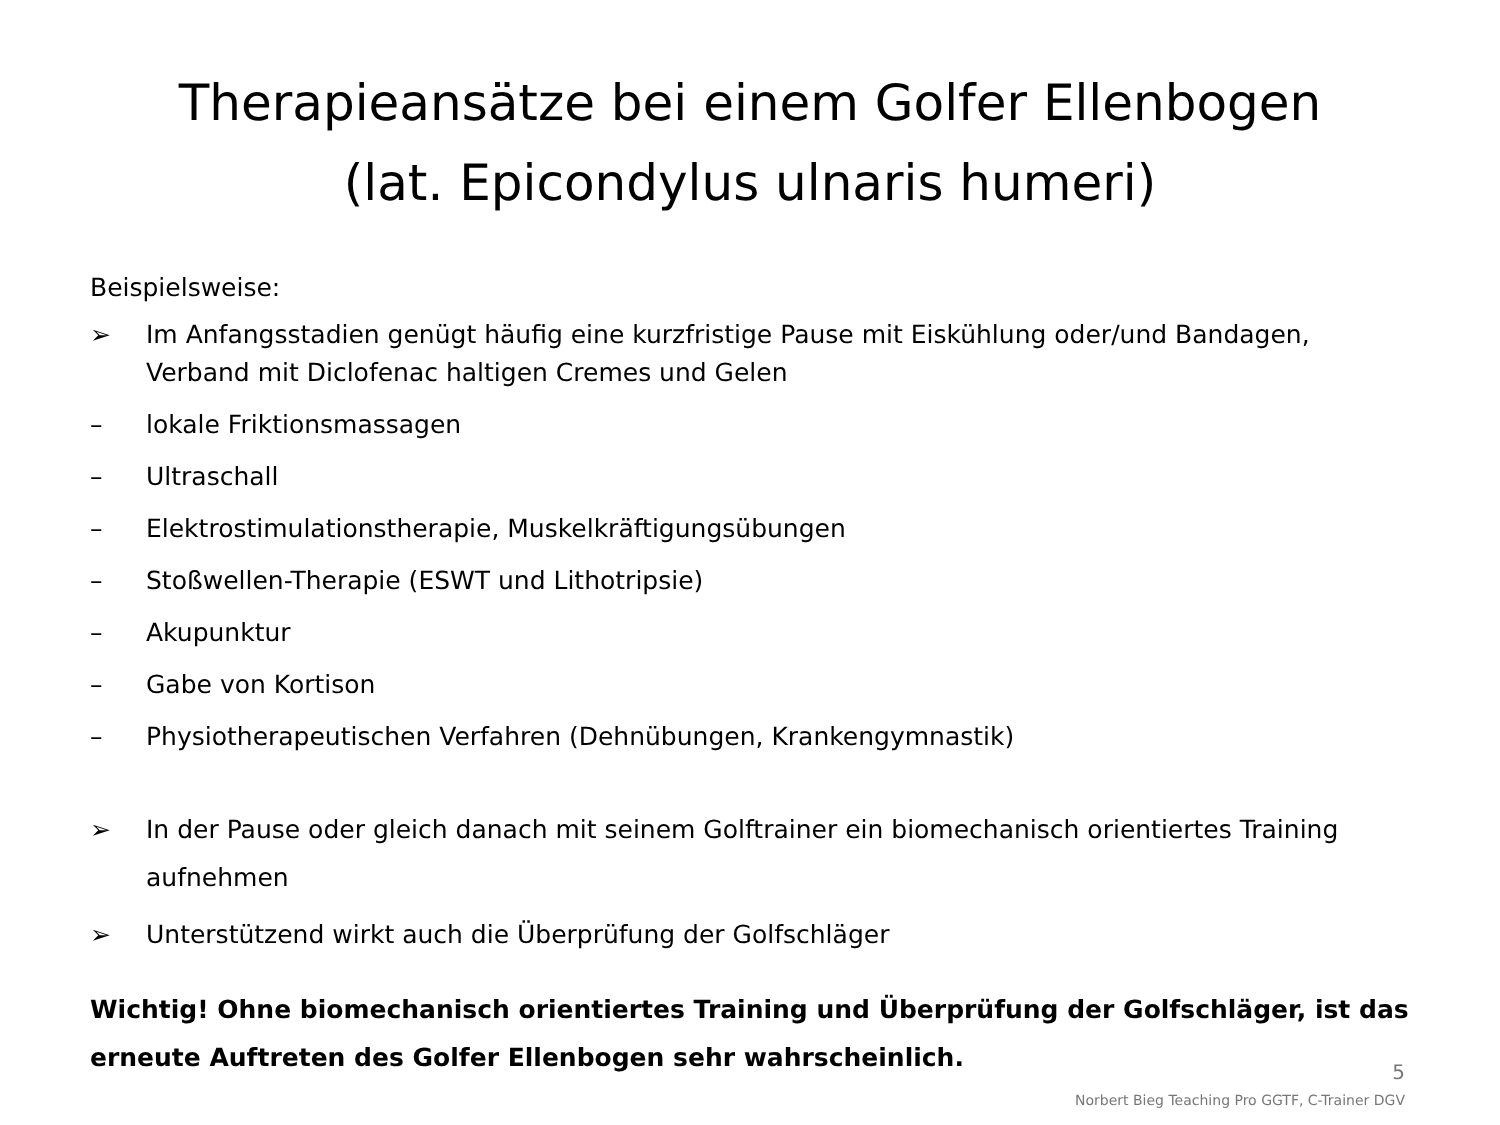Therapieansätze bei einem Golfer Ellenbogen
(lat. Epicondylus ulnaris humeri)
Beispielsweise:
➢ Im Anfangsstadien genügt häufig eine kurzfristige Pause mit Eiskühlung oder/und Bandagen, Verband mit Diclofenac haltigen Cremes und Gelen
– lokale Friktionsmassagen
– Ultraschall
– Elektrostimulationstherapie, Muskelkräftigungsübungen
– Stoßwellen-Therapie (ESWT und Lithotripsie)
– Akupunktur
– Gabe von Kortison
– Physiotherapeutischen Verfahren (Dehnübungen, Krankengymnastik)
➢ In der Pause oder gleich danach mit seinem Golftrainer ein biomechanisch orientiertes Training aufnehmen
➢ Unterstützend wirkt auch die Überprüfung der Golfschläger
Wichtig! Ohne biomechanisch orientiertes Training und Überprüfung der Golfschläger, ist das erneute Auftreten des Golfer Ellenbogen sehr wahrscheinlich.
5
Norbert Bieg Teaching Pro GGTF, C-Trainer DGV